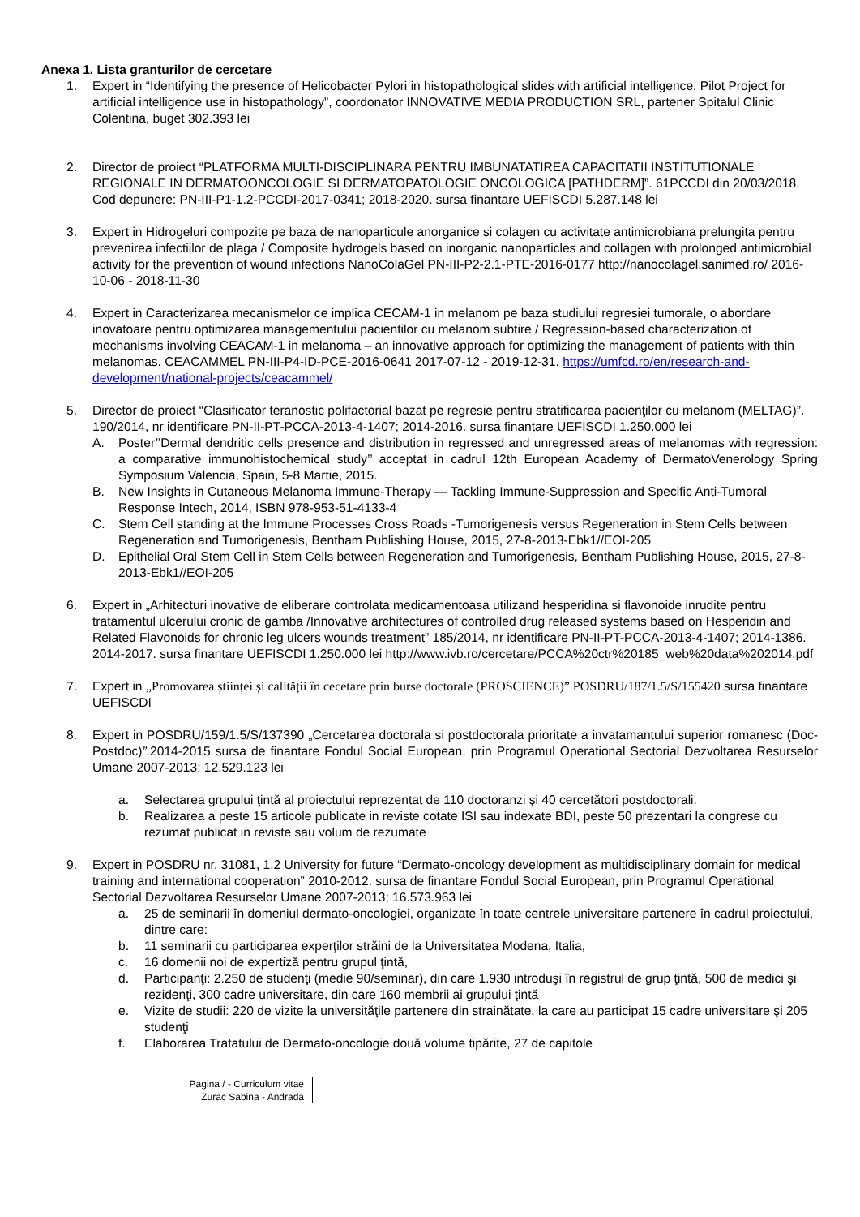Anexa 1. Lista granturilor de cercetare
1. Expert in “Identifying the presence of Helicobacter Pylori in histopathological slides with artificial intelligence. Pilot Project for artificial intelligence use in histopathology”, coordonator INNOVATIVE MEDIA PRODUCTION SRL, partener Spitalul Clinic Colentina, buget 302.393 lei
2. Director de proiect “PLATFORMA MULTI-DISCIPLINARA PENTRU IMBUNATATIREA CAPACITATII INSTITUTIONALE REGIONALE IN DERMATOONCOLOGIE SI DERMATOPATOLOGIE ONCOLOGICA [PATHDERM]”. 61PCCDI din 20/03/2018. Cod depunere: PN-III-P1-1.2-PCCDI-2017-0341; 2018-2020. sursa finantare UEFISCDI 5.287.148 lei
3. Expert in Hidrogeluri compozite pe baza de nanoparticule anorganice si colagen cu activitate antimicrobiana prelungita pentru prevenirea infectiilor de plaga / Composite hydrogels based on inorganic nanoparticles and collagen with prolonged antimicrobial activity for the prevention of wound infections NanoColaGel PN-III-P2-2.1-PTE-2016-0177 http://nanocolagel.sanimed.ro/ 2016-10-06 - 2018-11-30
4. Expert in Caracterizarea mecanismelor ce implica CECAM-1 in melanom pe baza studiului regresiei tumorale, o abordare inovatoare pentru optimizarea managementului pacientilor cu melanom subtire / Regression-based characterization of mechanisms involving CEACAM-1 in melanoma – an innovative approach for optimizing the management of patients with thin melanomas. CEACAMMEL PN-III-P4-ID-PCE-2016-0641 2017-07-12 - 2019-12-31. https://umfcd.ro/en/research-and-development/national-projects/ceacammel/
5. Director de proiect “Clasificator teranostic polifactorial bazat pe regresie pentru stratificarea pacienţilor cu melanom (MELTAG)”. 190/2014, nr identificare PN-II-PT-PCCA-2013-4-1407; 2014-2016. sursa finantare UEFISCDI 1.250.000 lei
A. Poster’’Dermal dendritic cells presence and distribution in regressed and unregressed areas of melanomas with regression: a comparative immunohistochemical study’’ acceptat in cadrul 12th European Academy of DermatoVenerology Spring Symposium Valencia, Spain, 5-8 Martie, 2015.
B. New Insights in Cutaneous Melanoma Immune-Therapy — Tackling Immune-Suppression and Specific Anti-Tumoral Response Intech, 2014, ISBN 978-953-51-4133-4
C. Stem Cell standing at the Immune Processes Cross Roads -Tumorigenesis versus Regeneration in Stem Cells between Regeneration and Tumorigenesis, Bentham Publishing House, 2015, 27-8-2013-Ebk1//EOI-205
D. Epithelial Oral Stem Cell in Stem Cells between Regeneration and Tumorigenesis, Bentham Publishing House, 2015, 27-8-2013-Ebk1//EOI-205
6. Expert in „Arhitecturi inovative de eliberare controlata medicamentoasa utilizand hesperidina si flavonoide inrudite pentru tratamentul ulcerului cronic de gamba /Innovative architectures of controlled drug released systems based on Hesperidin and Related Flavonoids for chronic leg ulcers wounds treatment” 185/2014, nr identificare PN-II-PT-PCCA-2013-4-1407; 2014-1386. 2014-2017. sursa finantare UEFISCDI 1.250.000 lei http://www.ivb.ro/cercetare/PCCA%20ctr%20185_web%20data%202014.pdf
7. Expert in „Promovarea științei și calității în cecetare prin burse doctorale (PROSCIENCE)” POSDRU/187/1.5/S/155420 sursa finantare UEFISCDI
8. Expert in POSDRU/159/1.5/S/137390 „Cercetarea doctorala si postdoctorala prioritate a invatamantului superior romanesc (Doc-Postdoc)”. 2014-2015 sursa de finantare Fondul Social European, prin Programul Operational Sectorial Dezvoltarea Resurselor Umane 2007-2013; 12.529.123 lei
a. Selectarea grupului ţintă al proiectului reprezentat de 110 doctoranzi şi 40 cercetători postdoctorali.
b. Realizarea a peste 15 articole publicate in reviste cotate ISI sau indexate BDI, peste 50 prezentari la congrese cu rezumat publicat in reviste sau volum de rezumate
9. Expert in POSDRU nr. 31081, 1.2 University for future “Dermato-oncology development as multidisciplinary domain for medical training and international cooperation” 2010-2012. sursa de finantare Fondul Social European, prin Programul Operational Sectorial Dezvoltarea Resurselor Umane 2007-2013; 16.573.963 lei
a. 25 de seminarii în domeniul dermato-oncologiei, organizate în toate centrele universitare partenere în cadrul proiectului, dintre care:
b. 11 seminarii cu participarea experţilor străini de la Universitatea Modena, Italia,
c. 16 domenii noi de expertiză pentru grupul ţintă,
d. Participanţi: 2.250 de studenţi (medie 90/seminar), din care 1.930 introduşi în registrul de grup ţintă, 500 de medici şi rezidenţi, 300 cadre universitare, din care 160 membrii ai grupului ţintă
e. Vizite de studii: 220 de vizite la universităţile partenere din strainătate, la care au participat 15 cadre universitare şi 205 studenţi
f. Elaborarea Tratatului de Dermato-oncologie două volume tipărite, 27 de capitole
Pagina / - Curriculum vitae
Zurac Sabina - Andrada